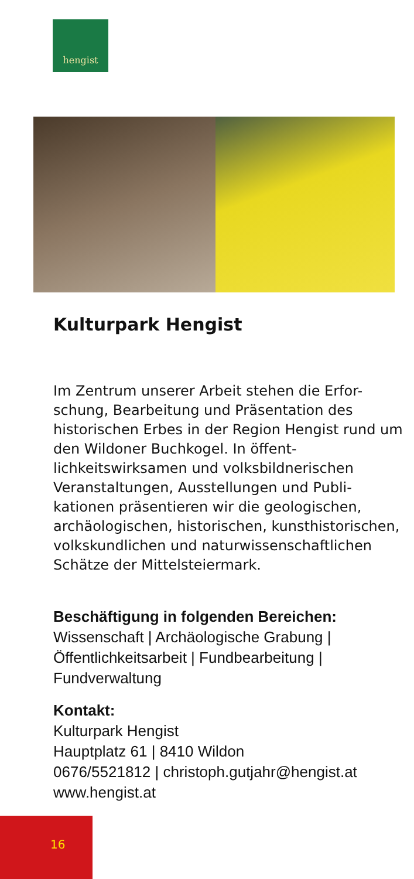hengist
Kulturpark Hengist
Im Zentrum unserer Arbeit stehen die Erfor-schung, Bearbeitung und Präsentation des historischen Erbes in der Region Hengist rund um den Wildoner Buchkogel. In öffent-lichkeitswirksamen und volksbildnerischen Veranstaltungen, Ausstellungen und Publi-kationen präsentieren wir die geologischen, archäologischen, historischen, kunsthistorischen, volkskundlichen und naturwissenschaftlichen Schätze der Mittelsteiermark.
Beschäftigung in folgenden Bereichen:
Wissenschaft | Archäologische Grabung | Öffentlichkeitsarbeit | Fundbearbeitung | Fundverwaltung
Kontakt:
Kulturpark Hengist
Hauptplatz 61 | 8410 Wildon
0676/5521812 | christoph.gutjahr@hengist.at
www.hengist.at
16